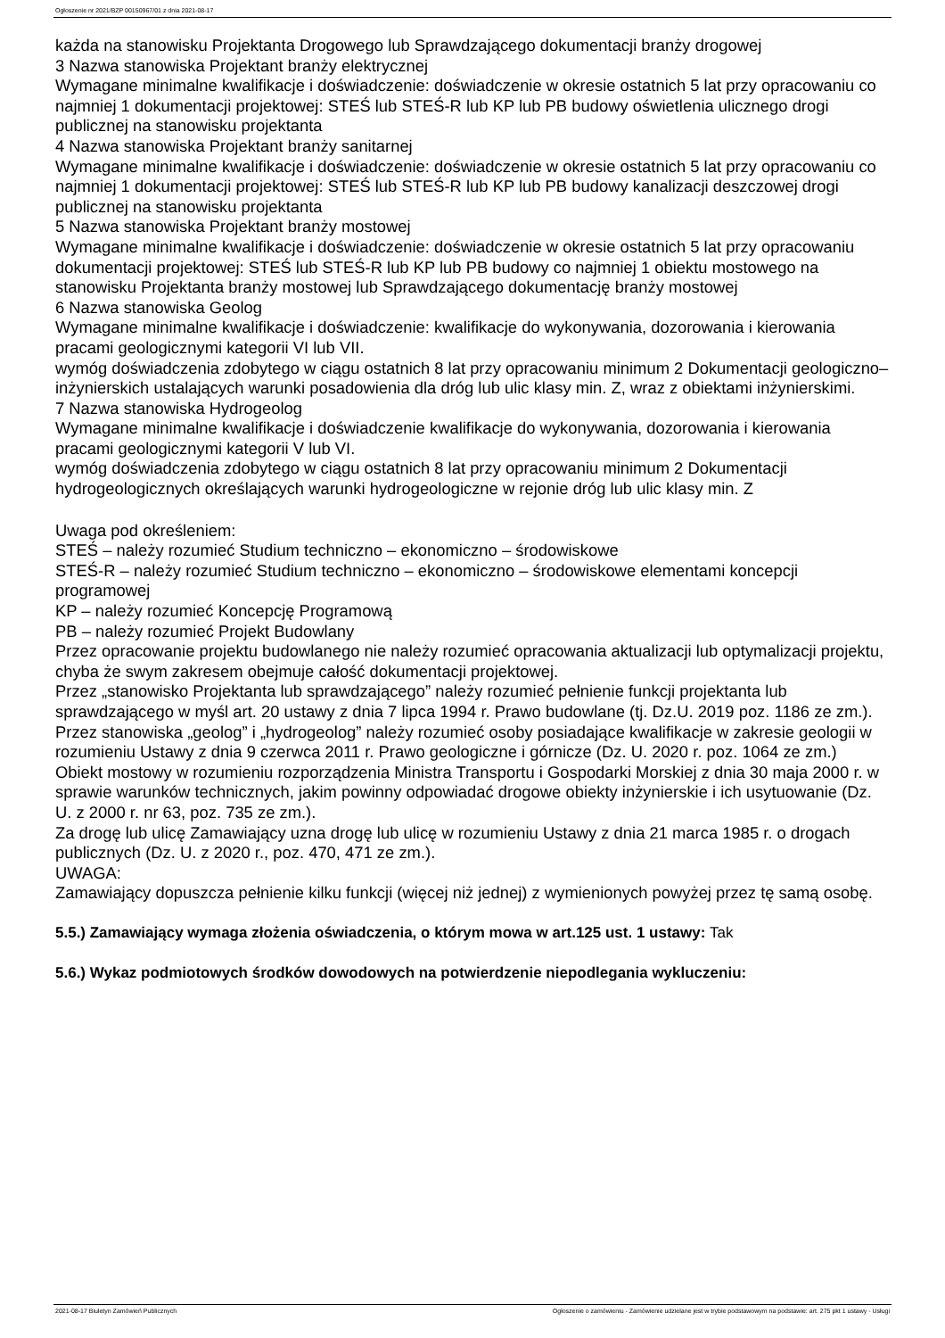Ogłoszenie nr 2021/BZP 00150967/01 z dnia 2021-08-17
każda na stanowisku Projektanta Drogowego lub Sprawdzającego dokumentacji branży drogowej
3 Nazwa stanowiska Projektant branży elektrycznej
Wymagane minimalne kwalifikacje i doświadczenie: doświadczenie w okresie ostatnich 5 lat przy opracowaniu co najmniej 1 dokumentacji projektowej: STEŚ lub STEŚ-R lub KP lub PB budowy oświetlenia ulicznego drogi publicznej na stanowisku projektanta
4 Nazwa stanowiska Projektant branży sanitarnej
Wymagane minimalne kwalifikacje i doświadczenie: doświadczenie w okresie ostatnich 5 lat przy opracowaniu co najmniej 1 dokumentacji projektowej: STEŚ lub STEŚ-R lub KP lub PB budowy kanalizacji deszczowej drogi publicznej na stanowisku projektanta
5 Nazwa stanowiska Projektant branży mostowej
Wymagane minimalne kwalifikacje i doświadczenie: doświadczenie w okresie ostatnich 5 lat przy opracowaniu dokumentacji projektowej: STEŚ lub STEŚ-R lub KP lub PB budowy co najmniej 1 obiektu mostowego na stanowisku Projektanta branży mostowej lub Sprawdzającego dokumentację branży mostowej
6 Nazwa stanowiska Geolog
Wymagane minimalne kwalifikacje i doświadczenie: kwalifikacje do wykonywania, dozorowania i kierowania pracami geologicznymi kategorii VI lub VII.
wymóg doświadczenia zdobytego w ciągu ostatnich 8 lat przy opracowaniu minimum 2 Dokumentacji geologiczno–inżynierskich ustalających warunki posadowienia dla dróg lub ulic klasy min. Z, wraz z obiektami inżynierskimi.
7 Nazwa stanowiska Hydrogeolog
Wymagane minimalne kwalifikacje i doświadczenie kwalifikacje do wykonywania, dozorowania i kierowania pracami geologicznymi kategorii V lub VI.
wymóg doświadczenia zdobytego w ciągu ostatnich 8 lat przy opracowaniu minimum 2 Dokumentacji hydrogeologicznych określających warunki hydrogeologiczne w rejonie dróg lub ulic klasy min. Z
Uwaga pod określeniem:
STEŚ – należy rozumieć Studium techniczno – ekonomiczno – środowiskowe
STEŚ-R – należy rozumieć Studium techniczno – ekonomiczno – środowiskowe elementami koncepcji programowej
KP – należy rozumieć Koncepcję Programową
PB – należy rozumieć Projekt Budowlany
Przez opracowanie projektu budowlanego nie należy rozumieć opracowania aktualizacji lub optymalizacji projektu, chyba że swym zakresem obejmuje całość dokumentacji projektowej.
Przez „stanowisko Projektanta lub sprawdzającego” należy rozumieć pełnienie funkcji projektanta lub sprawdzającego w myśl art. 20 ustawy z dnia 7 lipca 1994 r. Prawo budowlane (tj. Dz.U. 2019 poz. 1186 ze zm.).
Przez stanowiska „geolog” i „hydrogeolog” należy rozumieć osoby posiadające kwalifikacje w zakresie geologii w rozumieniu Ustawy z dnia 9 czerwca 2011 r. Prawo geologiczne i górnicze (Dz. U. 2020 r. poz. 1064 ze zm.)
Obiekt mostowy w rozumieniu rozporządzenia Ministra Transportu i Gospodarki Morskiej z dnia 30 maja 2000 r. w sprawie warunków technicznych, jakim powinny odpowiadać drogowe obiekty inżynierskie i ich usytuowanie (Dz. U. z 2000 r. nr 63, poz. 735 ze zm.).
Za drogę lub ulicę Zamawiający uzna drogę lub ulicę w rozumieniu Ustawy z dnia 21 marca 1985 r. o drogach publicznych (Dz. U. z 2020 r., poz. 470, 471 ze zm.).
UWAGA:
Zamawiający dopuszcza pełnienie kilku funkcji (więcej niż jednej) z wymienionych powyżej przez tę samą osobę.
5.5.) Zamawiający wymaga złożenia oświadczenia, o którym mowa w art.125 ust. 1 ustawy: Tak
5.6.) Wykaz podmiotowych środków dowodowych na potwierdzenie niepodlegania wykluczeniu:
2021-08-17 Biuletyn Zamówień Publicznych Ogłoszenie o zamówieniu - Zamówienie udzielane jest w trybie podstawowym na podstawie: art. 275 pkt 1 ustawy - Usługi